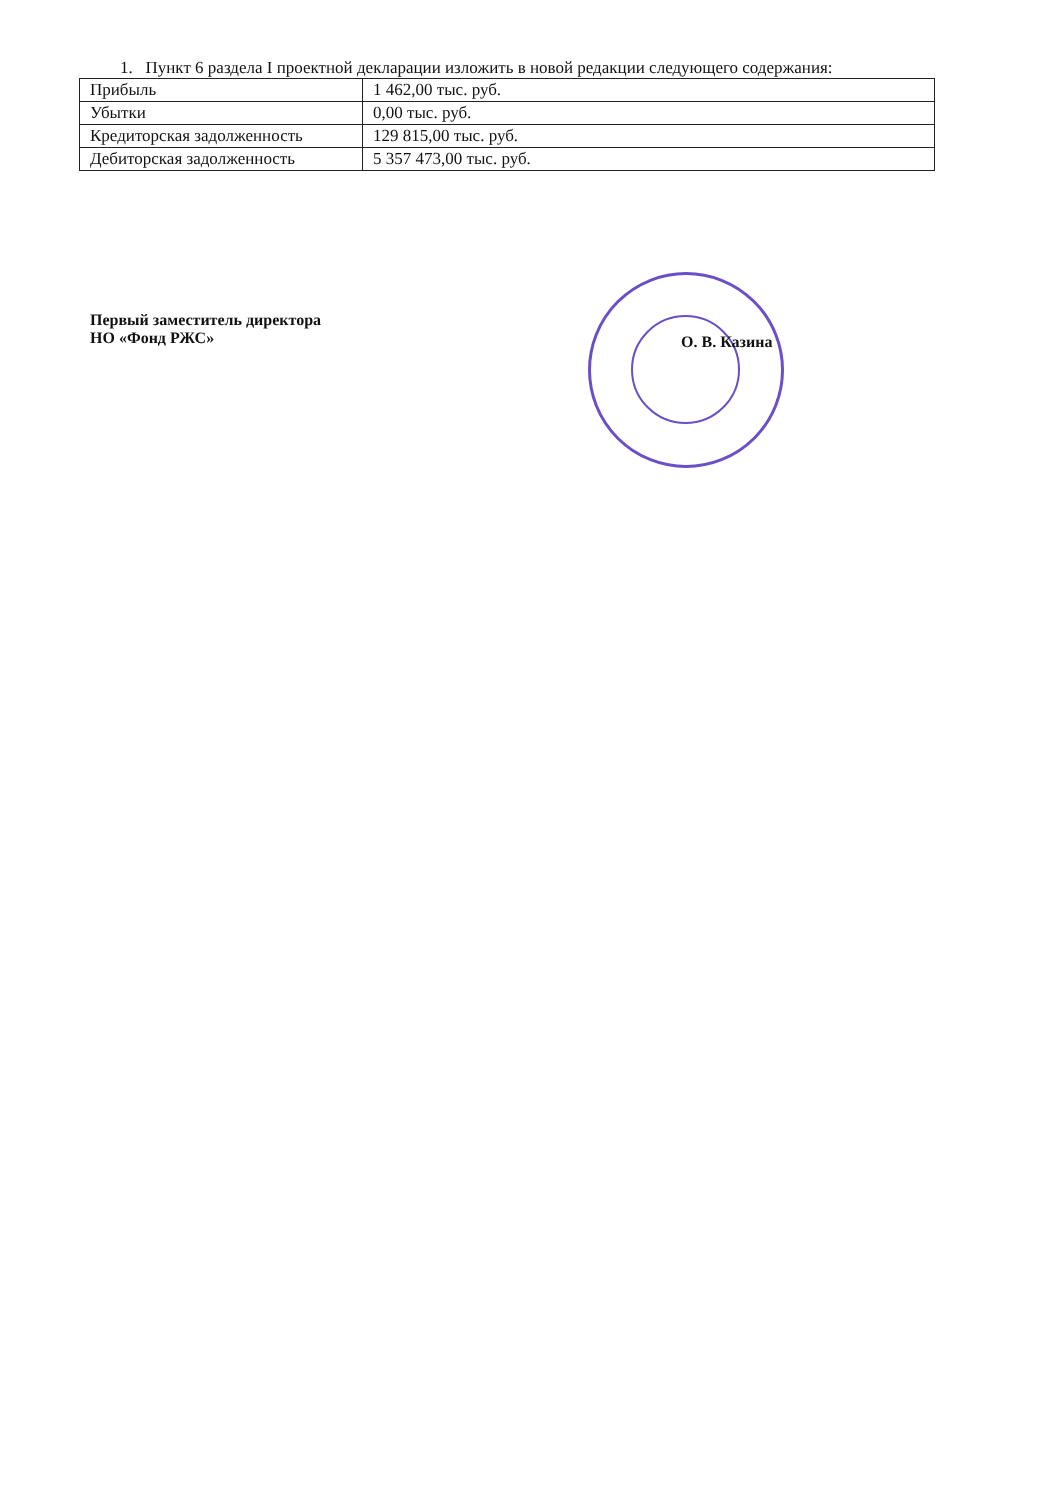1. Пункт 6 раздела I проектной декларации изложить в новой редакции следующего содержания:
| Прибыль | 1 462,00 тыс. руб. |
| Убытки | 0,00 тыс. руб. |
| Кредиторская задолженность | 129 815,00 тыс. руб. |
| Дебиторская задолженность | 5 357 473,00 тыс. руб. |
Первый заместитель директора
НО «Фонд РЖС»
О. В. Казина